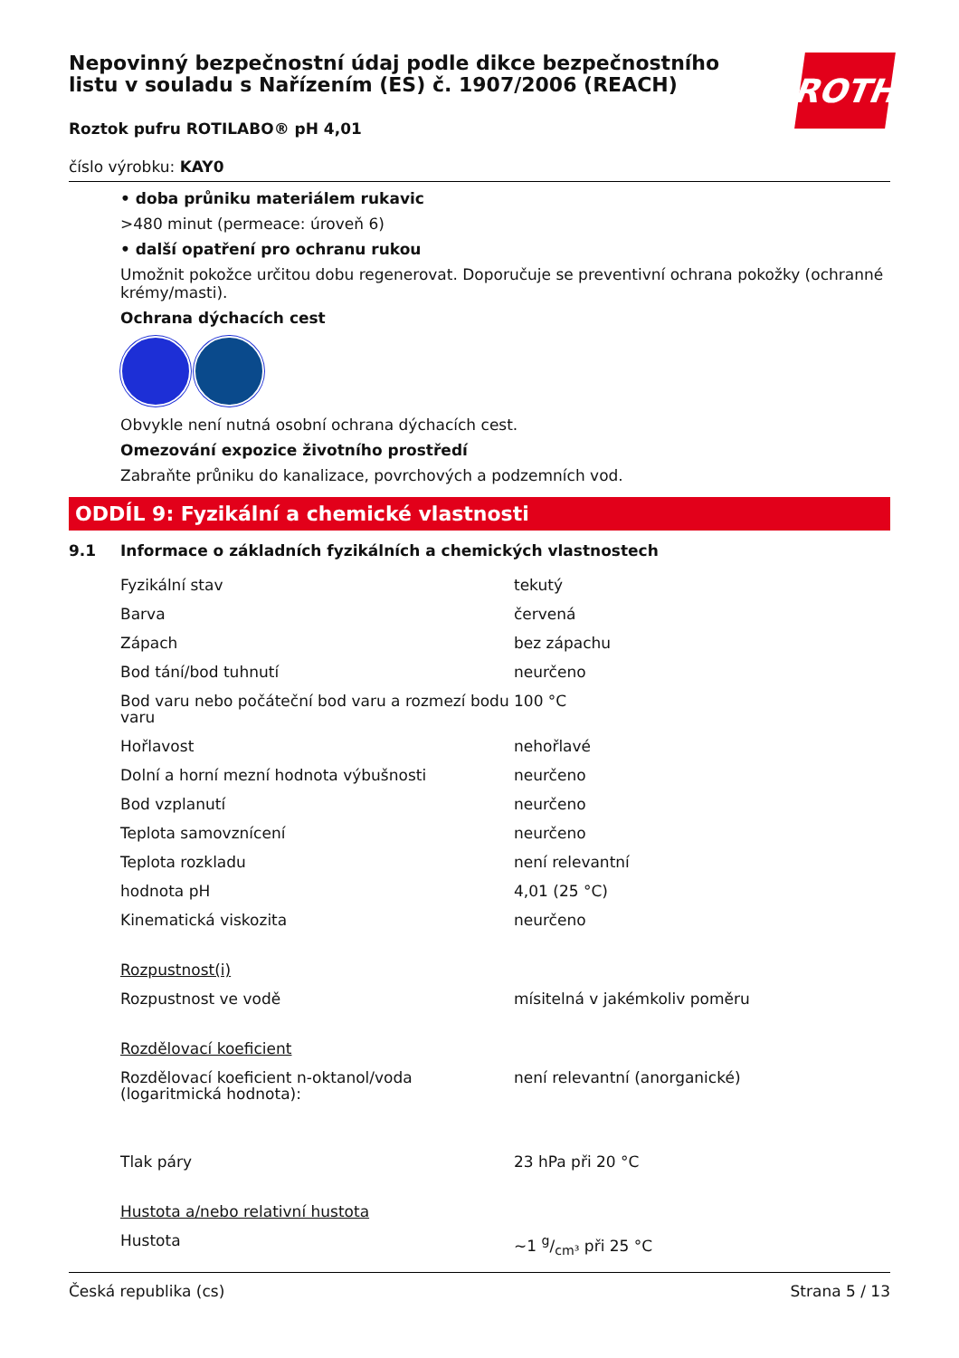Nepovinný bezpečnostní údaj podle dikce bezpečnostního listu v souladu s Nařízením (ES) č. 1907/2006 (REACH)
ROTH
Roztok pufru ROTILABO® pH 4,01
číslo výrobku: KAY0
• doba průniku materiálem rukavic
>480 minut (permeace: úroveň 6)
• další opatření pro ochranu rukou
Umožnit pokožce určitou dobu regenerovat. Doporučuje se preventivní ochrana pokožky (ochranné krémy/masti).
Ochrana dýchacích cest
Obvykle není nutná osobní ochrana dýchacích cest.
Omezování expozice životního prostředí
Zabraňte průniku do kanalizace, povrchových a podzemních vod.
ODDÍL 9: Fyzikální a chemické vlastnosti
9.1 Informace o základních fyzikálních a chemických vlastnostech
| Fyzikální stav | tekutý |
| Barva | červená |
| Zápach | bez zápachu |
| Bod tání/bod tuhnutí | neurčeno |
| Bod varu nebo počáteční bod varu a rozmezí bodu varu | 100 °C |
| Hořlavost | nehořlavé |
| Dolní a horní mezní hodnota výbušnosti | neurčeno |
| Bod vzplanutí | neurčeno |
| Teplota samovznícení | neurčeno |
| Teplota rozkladu | není relevantní |
| hodnota pH | 4,01 (25 °C) |
| Kinematická viskozita | neurčeno |
| Rozpustnost(i) | |
| Rozpustnost ve vodě | mísitelná v jakémkoliv poměru |
| Rozdělovací koeficient | |
| Rozdělovací koeficient n-oktanol/voda (logaritmická hodnota): | není relevantní (anorganické) |
| Tlak páry | 23 hPa při 20 °C |
| Hustota a/nebo relativní hustota | |
| Hustota | ~1 g/cm³ při 25 °C |
Česká republika (cs) Strana 5 / 13